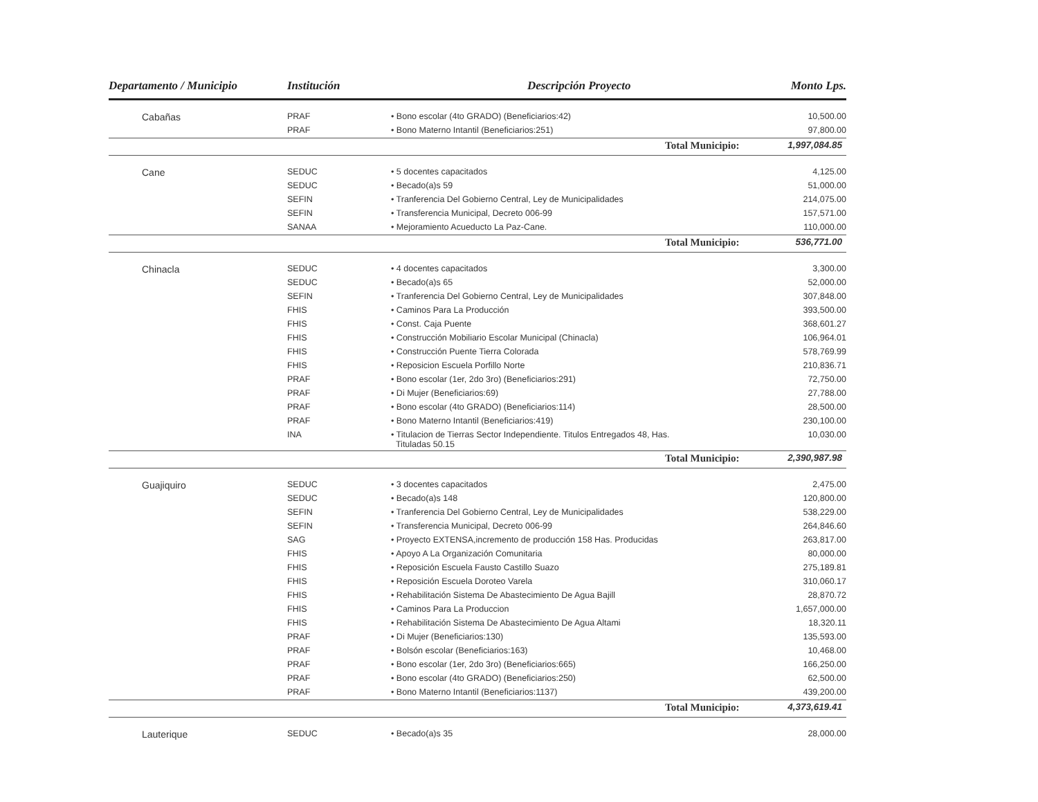| Departamento / Municipio | Institución | Descripción Proyecto | Monto Lps. |
| --- | --- | --- | --- |
| Cabañas | PRAF | • Bono escolar (4to GRADO) (Beneficiarios:42) | 10,500.00 |
| | PRAF | • Bono Materno Intantil (Beneficiarios:251) | 97,800.00 |
| Total Municipio: | | | 1,997,084.85 |
| Cane | SEDUC | • 5 docentes capacitados | 4,125.00 |
| | SEDUC | • Becado(a)s 59 | 51,000.00 |
| | SEFIN | • Tranferencia Del Gobierno Central, Ley de Municipalidades | 214,075.00 |
| | SEFIN | • Transferencia Municipal, Decreto 006-99 | 157,571.00 |
| | SANAA | • Mejoramiento Acueducto La Paz-Cane. | 110,000.00 |
| Total Municipio: | | | 536,771.00 |
| Chinacla | SEDUC | • 4 docentes capacitados | 3,300.00 |
| | SEDUC | • Becado(a)s 65 | 52,000.00 |
| | SEFIN | • Tranferencia Del Gobierno Central, Ley de Municipalidades | 307,848.00 |
| | FHIS | • Caminos Para La Producción | 393,500.00 |
| | FHIS | • Const. Caja Puente | 368,601.27 |
| | FHIS | • Construcción Mobiliario Escolar Municipal (Chinacla) | 106,964.01 |
| | FHIS | • Construcción Puente Tierra Colorada | 578,769.99 |
| | FHIS | • Reposicion Escuela Porfillo Norte | 210,836.71 |
| | PRAF | • Bono escolar (1er, 2do 3ro) (Beneficiarios:291) | 72,750.00 |
| | PRAF | • Di Mujer (Beneficiarios:69) | 27,788.00 |
| | PRAF | • Bono escolar (4to GRADO) (Beneficiarios:114) | 28,500.00 |
| | PRAF | • Bono Materno Intantil (Beneficiarios:419) | 230,100.00 |
| | INA | • Titulacion de Tierras Sector Independiente. Titulos Entregados 48, Has. Tituladas 50.15 | 10,030.00 |
| Total Municipio: | | | 2,390,987.98 |
| Guajiquiro | SEDUC | • 3 docentes capacitados | 2,475.00 |
| | SEDUC | • Becado(a)s 148 | 120,800.00 |
| | SEFIN | • Tranferencia Del Gobierno Central, Ley de Municipalidades | 538,229.00 |
| | SEFIN | • Transferencia Municipal, Decreto 006-99 | 264,846.60 |
| | SAG | • Proyecto EXTENSA,incremento de producción 158 Has. Producidas | 263,817.00 |
| | FHIS | • Apoyo A La Organización Comunitaria | 80,000.00 |
| | FHIS | • Reposición Escuela Fausto Castillo Suazo | 275,189.81 |
| | FHIS | • Reposición Escuela Doroteo Varela | 310,060.17 |
| | FHIS | • Rehabilitación Sistema De Abastecimiento De Agua Bajill | 28,870.72 |
| | FHIS | • Caminos Para La Produccion | 1,657,000.00 |
| | FHIS | • Rehabilitación Sistema De Abastecimiento De Agua Altami | 18,320.11 |
| | PRAF | • Di Mujer (Beneficiarios:130) | 135,593.00 |
| | PRAF | • Bolsón escolar (Beneficiarios:163) | 10,468.00 |
| | PRAF | • Bono escolar (1er, 2do 3ro) (Beneficiarios:665) | 166,250.00 |
| | PRAF | • Bono escolar (4to GRADO) (Beneficiarios:250) | 62,500.00 |
| | PRAF | • Bono Materno Intantil (Beneficiarios:1137) | 439,200.00 |
| Total Municipio: | | | 4,373,619.41 |
| Lauterique | SEDUC | • Becado(a)s 35 | 28,000.00 |